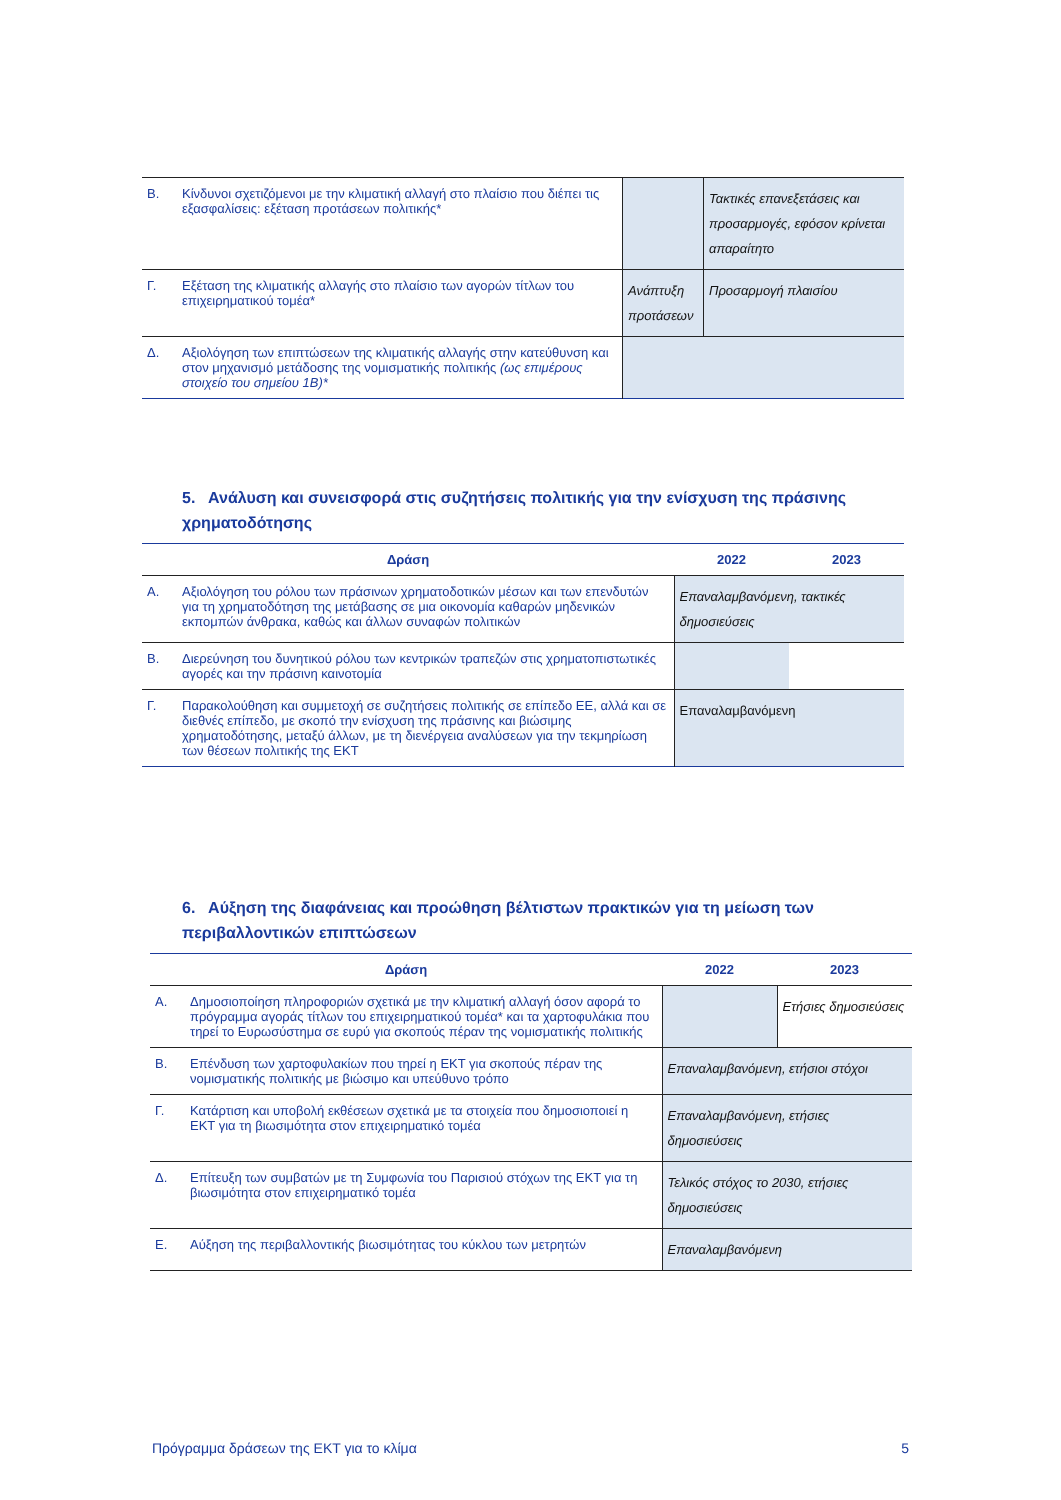| Β. | Κίνδυνοι σχετιζόμενοι με την κλιματική αλλαγή στο πλαίσιο που διέπει τις εξασφαλίσεις: εξέταση προτάσεων πολιτικής* | | Τακτικές επανεξετάσεις και προσαρμογές, εφόσον κρίνεται απαραίτητο |
| Γ. | Εξέταση της κλιματικής αλλαγής στο πλαίσιο των αγορών τίτλων του επιχειρηματικού τομέα* | Ανάπτυξη προτάσεων | Προσαρμογή πλαισίου |
| Δ. | Αξιολόγηση των επιπτώσεων της κλιματικής αλλαγής στην κατεύθυνση και στον μηχανισμό μετάδοσης της νομισματικής πολιτικής (ως επιμέρους στοιχείο του σημείου 1Β)* | | |
5. Ανάλυση και συνεισφορά στις συζητήσεις πολιτικής για την ενίσχυση της πράσινης χρηματοδότησης
| Δράση | | 2022 | 2023 |
| --- | --- | --- | --- |
| Α. | Αξιολόγηση του ρόλου των πράσινων χρηματοδοτικών μέσων και των επενδυτών για τη χρηματοδότηση της μετάβασης σε μια οικονομία καθαρών μηδενικών εκπομπών άνθρακα, καθώς και άλλων συναφών πολιτικών | Επαναλαμβανόμενη, τακτικές δημοσιεύσεις | |
| Β. | Διερεύνηση του δυνητικού ρόλου των κεντρικών τραπεζών στις χρηματοπιστωτικές αγορές και την πράσινη καινοτομία | | |
| Γ. | Παρακολούθηση και συμμετοχή σε συζητήσεις πολιτικής σε επίπεδο ΕΕ, αλλά και σε διεθνές επίπεδο, με σκοπό την ενίσχυση της πράσινης και βιώσιμης χρηματοδότησης, μεταξύ άλλων, με τη διενέργεια αναλύσεων για την τεκμηρίωση των θέσεων πολιτικής της ΕΚΤ | Επαναλαμβανόμενη | |
6. Αύξηση της διαφάνειας και προώθηση βέλτιστων πρακτικών για τη μείωση των περιβαλλοντικών επιπτώσεων
| Δράση | | 2022 | 2023 |
| --- | --- | --- | --- |
| Α. | Δημοσιοποίηση πληροφοριών σχετικά με την κλιματική αλλαγή όσον αφορά το πρόγραμμα αγοράς τίτλων του επιχειρηματικού τομέα* και τα χαρτοφυλάκια που τηρεί το Ευρωσύστημα σε ευρύ για σκοπούς πέραν της νομισματικής πολιτικής | | Ετήσιες δημοσιεύσεις |
| Β. | Επένδυση των χαρτοφυλακίων που τηρεί η ΕΚΤ για σκοπούς πέραν της νομισματικής πολιτικής με βιώσιμο και υπεύθυνο τρόπο | Επαναλαμβανόμενη, ετήσιοι στόχοι | |
| Γ. | Κατάρτιση και υποβολή εκθέσεων σχετικά με τα στοιχεία που δημοσιοποιεί η ΕΚΤ για τη βιωσιμότητα στον επιχειρηματικό τομέα | Επαναλαμβανόμενη, ετήσιες δημοσιεύσεις | |
| Δ. | Επίτευξη των συμβατών με τη Συμφωνία του Παρισιού στόχων της ΕΚΤ για τη βιωσιμότητα στον επιχειρηματικό τομέα | Τελικός στόχος το 2030, ετήσιες δημοσιεύσεις | |
| Ε. | Αύξηση της περιβαλλοντικής βιωσιμότητας του κύκλου των μετρητών | Επαναλαμβανόμενη | |
Πρόγραμμα δράσεων της ΕΚΤ για το κλίμα 5